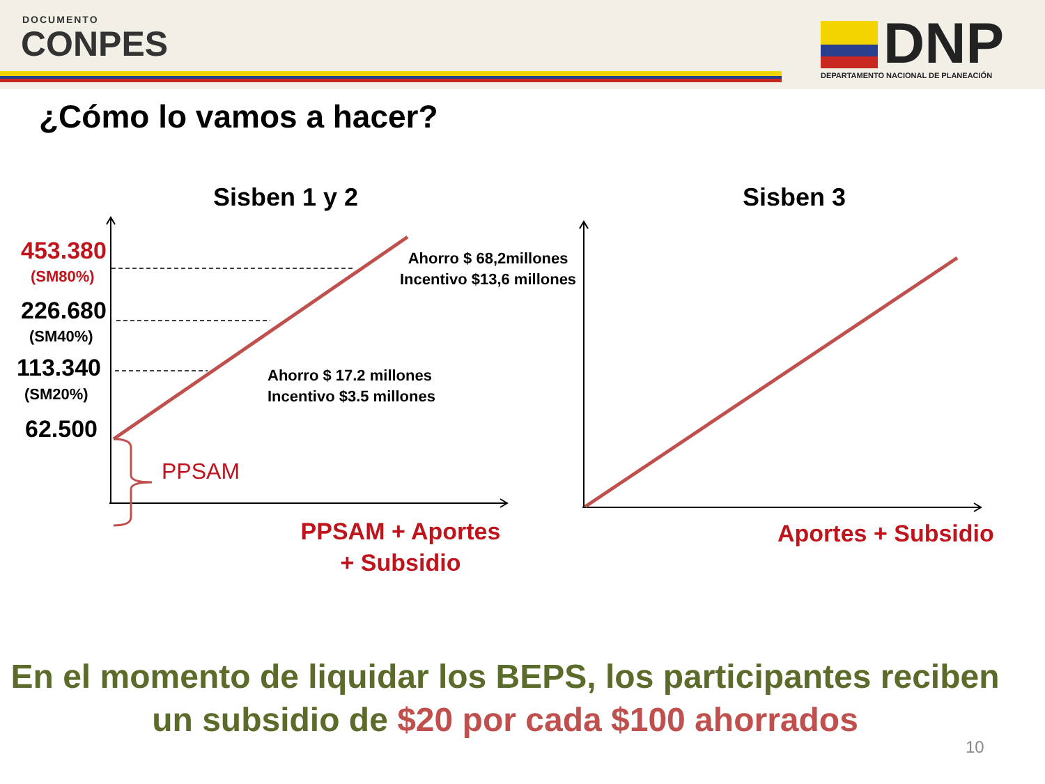DOCUMENTO
CONPES
DNP
DEPARTAMENTO NACIONAL DE PLANEACIÓN
¿Cómo lo vamos a hacer?
Sisben 1 y 2 Sisben 3
453.380
(SM80%)
226.680
(SM40%)
113.340
(SM20%)
62.500
PPSAM
Ahorro $ 68,2millones
Incentivo $13,6 millones
Ahorro $ 17.2 millones
Incentivo $3.5 millones
PPSAM + Aportes + Subsidio
Aportes + Subsidio
En el momento de liquidar los BEPS, los participantes reciben
un subsidio de $20 por cada $100 ahorrados
10